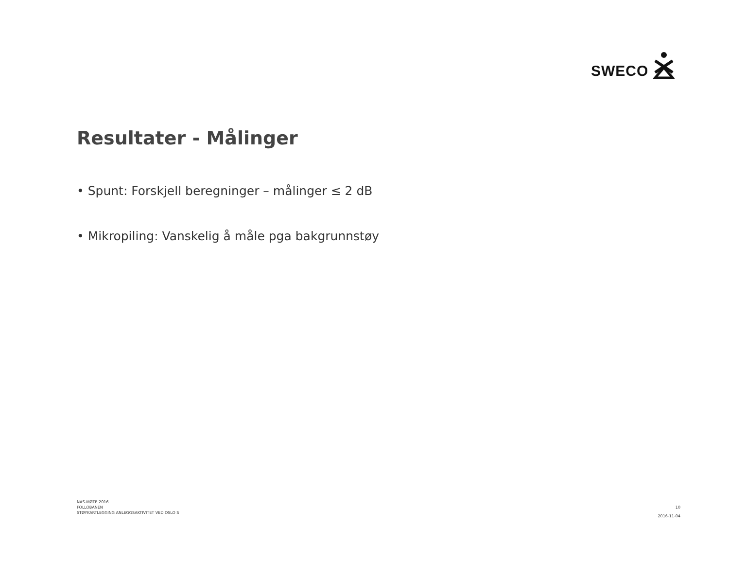SWECO
Resultater - Målinger
• Spunt: Forskjell beregninger – målinger ≤ 2 dB
• Mikropiling: Vanskelig å måle pga bakgrunnstøy
NAS-MØTE 2016
FOLLOBANEN
STØYKARTLEGGING ANLEGGSAKTIVITET VED OSLO S
10
2016-11-04